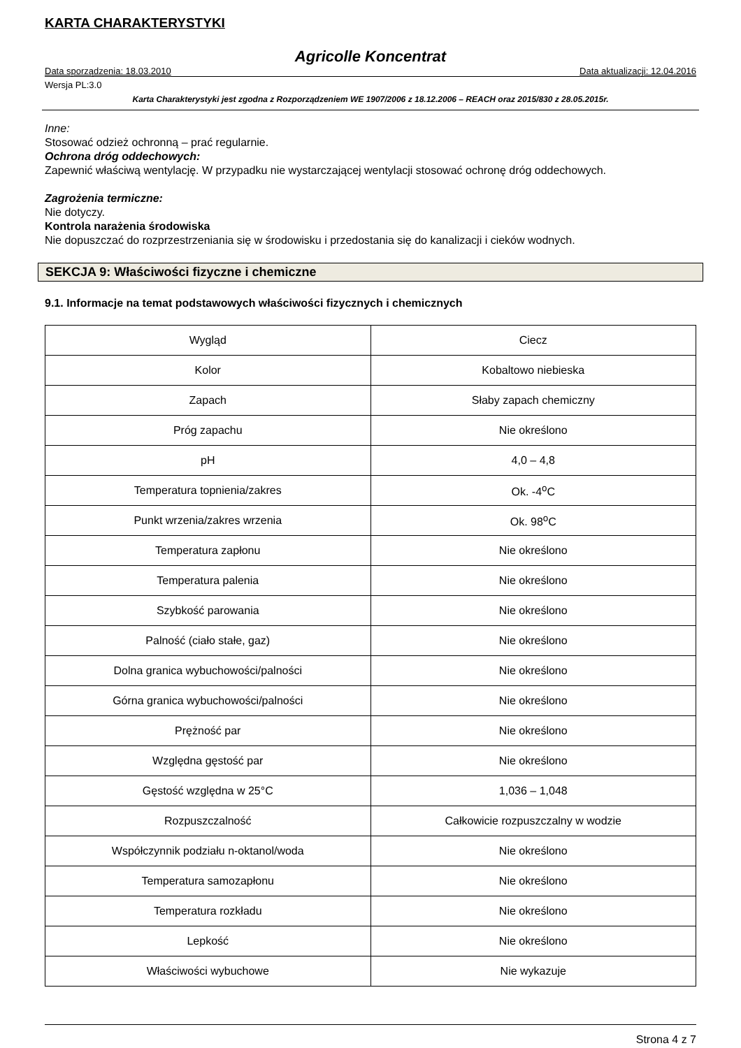KARTA CHARAKTERYSTYKI
Agricolle Koncentrat
Data sporządzenia: 18.03.2010 Data aktualizacji: 12.04.2016
Wersja PL:3.0
Karta Charakterystyki jest zgodna z Rozporządzeniem WE 1907/2006 z 18.12.2006 – REACH oraz 2015/830 z 28.05.2015r.
Inne:
Stosować odzież ochronną – prać regularnie.
Ochrona dróg oddechowych:
Zapewnić właściwą wentylację. W przypadku nie wystarczającej wentylacji stosować ochronę dróg oddechowych.
Zagrożenia termiczne:
Nie dotyczy.
Kontrola narażenia środowiska
Nie dopuszczać do rozprzestrzeniania się w środowisku i przedostania się do kanalizacji i cieków wodnych.
SEKCJA 9: Właściwości fizyczne i chemiczne
9.1. Informacje na temat podstawowych właściwości fizycznych i chemicznych
| Wygląd | Ciecz |
| Kolor | Kobaltowo niebieska |
| Zapach | Słaby zapach chemiczny |
| Próg zapachu | Nie określono |
| pH | 4,0 – 4,8 |
| Temperatura topnienia/zakres | Ok. -4<sup>o</sup>C |
| Punkt wrzenia/zakres wrzenia | Ok. 98<sup>o</sup>C |
| Temperatura zapłonu | Nie określono |
| Temperatura palenia | Nie określono |
| Szybkość parowania | Nie określono |
| Palność (ciało stałe, gaz) | Nie określono |
| Dolna granica wybuchowości/palności | Nie określono |
| Górna granica wybuchowości/palności | Nie określono |
| Prężność par | Nie określono |
| Względna gęstość par | Nie określono |
| Gęstość względna w 25°C | 1,036 – 1,048 |
| Rozpuszczalność | Całkowicie rozpuszczalny w wodzie |
| Współczynnik podziału n-oktanol/woda | Nie określono |
| Temperatura samozapłonu | Nie określono |
| Temperatura rozkładu | Nie określono |
| Lepkość | Nie określono |
| Właściwości wybuchowe | Nie wykazuje |
Strona 4 z 7